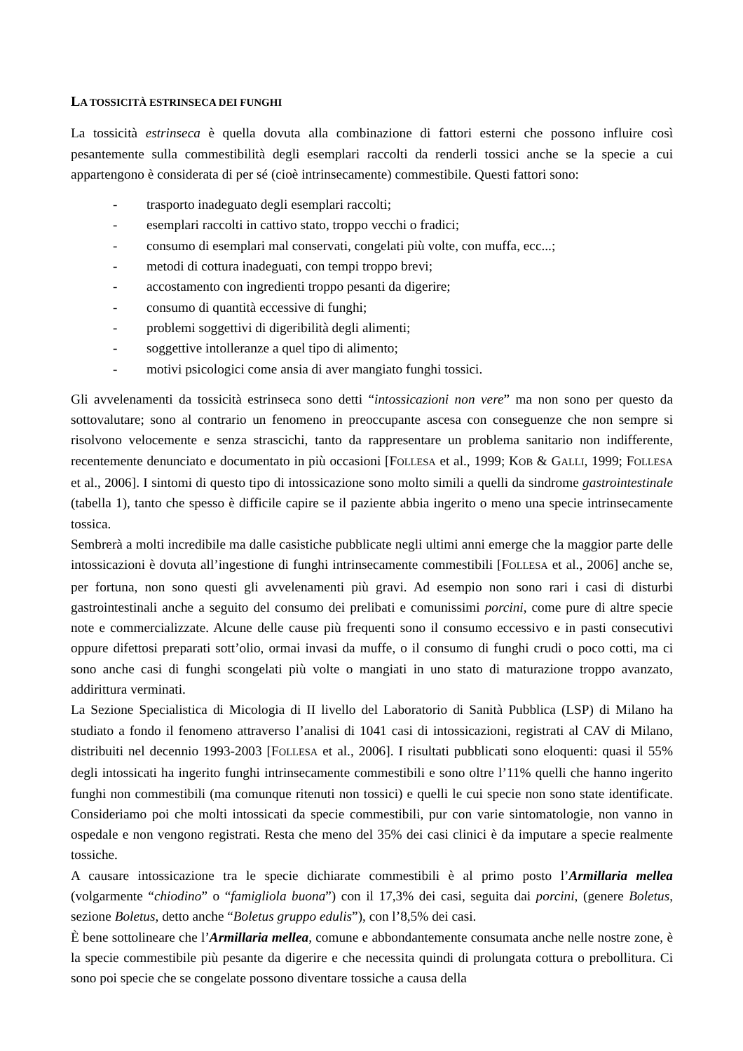LA TOSSICITÀ ESTRINSECA DEI FUNGHI
La tossicità estrinseca è quella dovuta alla combinazione di fattori esterni che possono influire così pesantemente sulla commestibilità degli esemplari raccolti da renderli tossici anche se la specie a cui appartengono è considerata di per sé (cioè intrinsecamente) commestibile. Questi fattori sono:
- trasporto inadeguato degli esemplari raccolti;
- esemplari raccolti in cattivo stato, troppo vecchi o fradici;
- consumo di esemplari mal conservati, congelati più volte, con muffa, ecc...;
- metodi di cottura inadeguati, con tempi troppo brevi;
- accostamento con ingredienti troppo pesanti da digerire;
- consumo di quantità eccessive di funghi;
- problemi soggettivi di digeribilità degli alimenti;
- soggettive intolleranze a quel tipo di alimento;
- motivi psicologici come ansia di aver mangiato funghi tossici.
Gli avvelenamenti da tossicità estrinseca sono detti “intossicazioni non vere” ma non sono per questo da sottovalutare; sono al contrario un fenomeno in preoccupante ascesa con conseguenze che non sempre si risolvono velocemente e senza strascichi, tanto da rappresentare un problema sanitario non indifferente, recentemente denunciato e documentato in più occasioni [FOLLESA et al., 1999; KOB & GALLI, 1999; FOLLESA et al., 2006]. I sintomi di questo tipo di intossicazione sono molto simili a quelli da sindrome gastrointestinale (tabella 1), tanto che spesso è difficile capire se il paziente abbia ingerito o meno una specie intrinsecamente tossica.
Sembrerà a molti incredibile ma dalle casistiche pubblicate negli ultimi anni emerge che la maggior parte delle intossicazioni è dovuta all’ingestione di funghi intrinsecamente commestibili [FOLLESA et al., 2006] anche se, per fortuna, non sono questi gli avvelenamenti più gravi. Ad esempio non sono rari i casi di disturbi gastrointestinali anche a seguito del consumo dei prelibati e comunissimi porcini, come pure di altre specie note e commercializzate. Alcune delle cause più frequenti sono il consumo eccessivo e in pasti consecutivi oppure difettosi preparati sott’olio, ormai invasi da muffe, o il consumo di funghi crudi o poco cotti, ma ci sono anche casi di funghi scongelati più volte o mangiati in uno stato di maturazione troppo avanzato, addirittura verminati.
La Sezione Specialistica di Micologia di II livello del Laboratorio di Sanità Pubblica (LSP) di Milano ha studiato a fondo il fenomeno attraverso l’analisi di 1041 casi di intossicazioni, registrati al CAV di Milano, distribuiti nel decennio 1993-2003 [FOLLESA et al., 2006]. I risultati pubblicati sono eloquenti: quasi il 55% degli intossicati ha ingerito funghi intrinsecamente commestibili e sono oltre l’11% quelli che hanno ingerito funghi non commestibili (ma comunque ritenuti non tossici) e quelli le cui specie non sono state identificate. Consideriamo poi che molti intossicati da specie commestibili, pur con varie sintomatologie, non vanno in ospedale e non vengono registrati. Resta che meno del 35% dei casi clinici è da imputare a specie realmente tossiche.
A causare intossicazione tra le specie dichiarate commestibili è al primo posto l’Armillaria mellea (volgarmente “chiodino” o “famigliola buona”) con il 17,3% dei casi, seguita dai porcini, (genere Boletus, sezione Boletus, detto anche “Boletus gruppo edulis”), con l’8,5% dei casi.
È bene sottolineare che l’Armillaria mellea, comune e abbondantemente consumata anche nelle nostre zone, è la specie commestibile più pesante da digerire e che necessita quindi di prolungata cottura o prebollitura. Ci sono poi specie che se congelate possono diventare tossiche a causa della